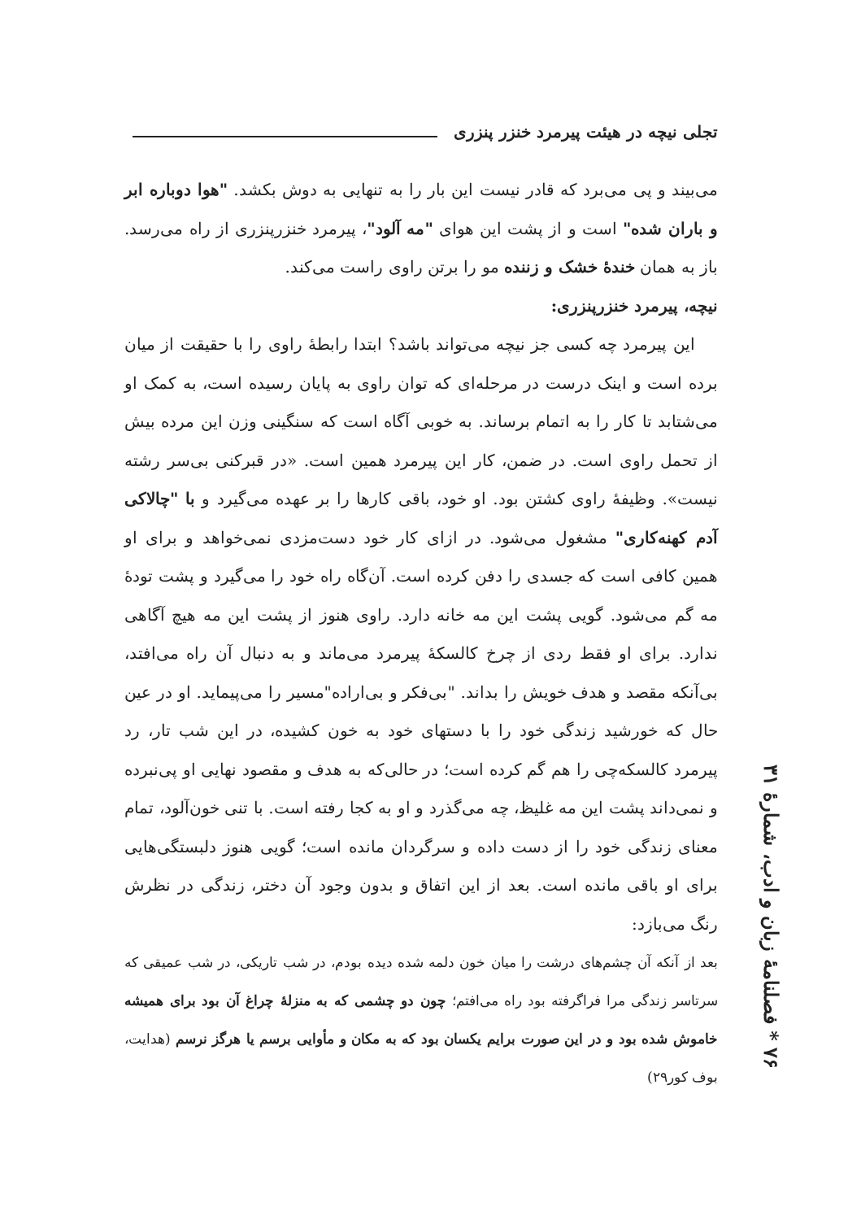تجلی نیچه در هیئت پیرمرد خنزر پنزری
می‌بیند و پی می‌برد که قادر نیست این بار را به تنهایی به دوش بکشد. "هوا دوباره ابر و باران شده" است و از پشت این هوای "مه آلود"، پیرمرد خنزرپنزری از راه می‌رسد. باز به همان خندهٔ خشک و زننده مو را برتن راوی راست می‌کند.
نیچه، پیرمرد خنزرپنزری:
این پیرمرد چه کسی جز نیچه می‌تواند باشد؟ ابتدا رابطهٔ راوی را با حقیقت از میان برده است و اینک درست در مرحله‌ای که توان راوی به پایان رسیده است، به کمک او می‌شتابد تا کار را به اتمام برساند. به خوبی آگاه است که سنگینی وزن این مرده بیش از تحمل راوی است. در ضمن، کار این پیرمرد همین است. «در قبرکنی بی‌سر رشته نیست». وظیفهٔ راوی کشتن بود. او خود، باقی کارها را بر عهده می‌گیرد و با "چالاکی آدم کهنه‌کاری" مشغول می‌شود. در ازای کار خود دست‌مزدی نمی‌خواهد و برای او همین کافی است که جسدی را دفن کرده است. آن‌گاه راه خود را می‌گیرد و پشت تودهٔ مه گم می‌شود. گویی پشت این مه خانه دارد. راوی هنوز از پشت این مه هیچ آگاهی ندارد. برای او فقط ردی از چرخ کالسکهٔ پیرمرد می‌ماند و به دنبال آن راه می‌افتد، بی‌آنکه مقصد و هدف خویش را بداند. "بی‌فکر و بی‌اراده"مسیر را می‌پیماید. او در عین حال که خورشید زندگی خود را با دستهای خود به خون کشیده، در این شب تار، رد پیرمرد کالسکه‌چی را هم گم کرده است؛ در حالی‌که به هدف و مقصود نهایی او پی‌نبرده و نمی‌داند پشت این مه غلیظ، چه می‌گذرد و او به کجا رفته است. با تنی خون‌آلود، تمام معنای زندگی خود را از دست داده و سرگردان مانده است؛ گویی هنوز دلبستگی‌هایی برای او باقی مانده است. بعد از این اتفاق و بدون وجود آن دختر، زندگی در نظرش رنگ می‌بازد:
بعد از آنکه آن چشم‌های درشت را میان خون دلمه شده دیده بودم، در شب تاریکی، در شب عمیقی که سرتاسر زندگی مرا فراگرفته بود راه می‌افتم؛ چون دو چشمی که به منزلهٔ چراغ آن بود برای همیشه خاموش شده بود و در این صورت برایم یکسان بود که به مکان و مأوایی برسم یا هرگز نرسم (هدایت، بوف کور۲۹)
۷۶ * فصلنامهٔ زبان و ادب، شمارهٔ ۳۱